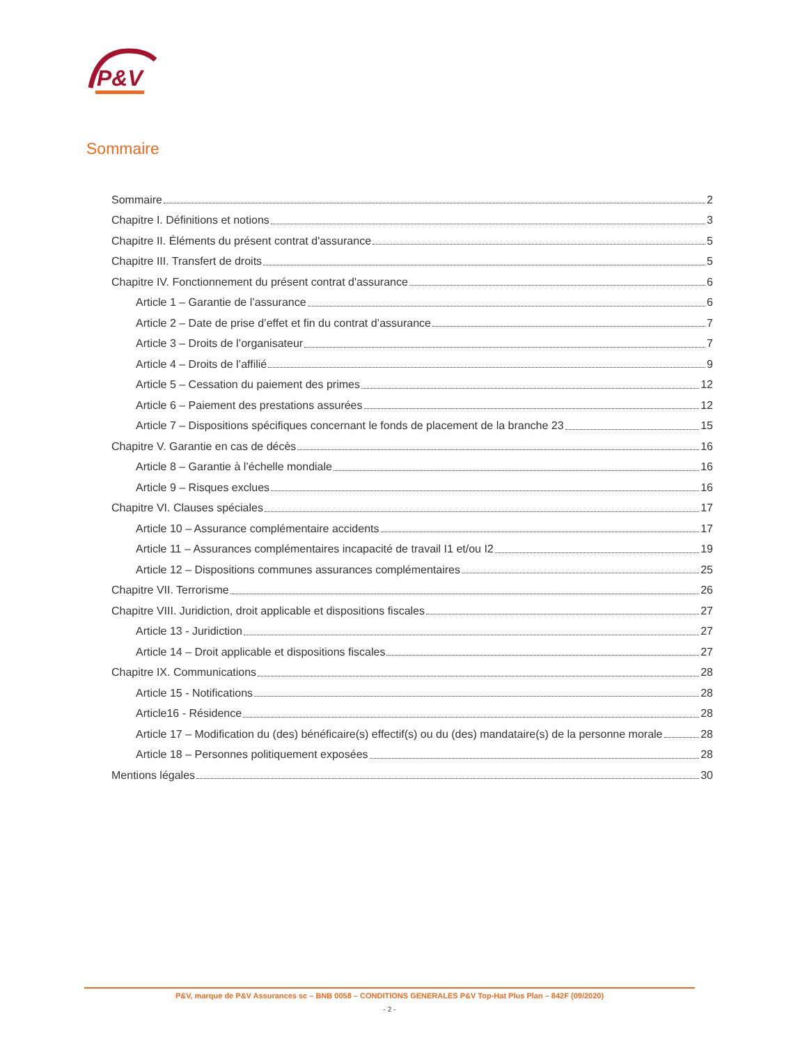P&V
Sommaire
Sommaire 2
Chapitre I. Définitions et notions 3
Chapitre II. Éléments du présent contrat d'assurance 5
Chapitre III. Transfert de droits 5
Chapitre IV. Fonctionnement du présent contrat d'assurance 6
Article 1 – Garantie de l’assurance 6
Article 2 – Date de prise d’effet et fin du contrat d’assurance 7
Article 3 – Droits de l’organisateur 7
Article 4 – Droits de l’affilié 9
Article 5 – Cessation du paiement des primes 12
Article 6 – Paiement des prestations assurées 12
Article 7 – Dispositions spécifiques concernant le fonds de placement de la branche 23 15
Chapitre V. Garantie en cas de décès 16
Article 8 – Garantie à l’échelle mondiale 16
Article 9 – Risques exclues 16
Chapitre VI. Clauses spéciales 17
Article 10 – Assurance complémentaire accidents 17
Article 11 – Assurances complémentaires incapacité de travail I1 et/ou I2 19
Article 12 – Dispositions communes assurances complémentaires 25
Chapitre VII. Terrorisme 26
Chapitre VIII. Juridiction, droit applicable et dispositions fiscales 27
Article 13 - Juridiction 27
Article 14 – Droit applicable et dispositions fiscales 27
Chapitre IX. Communications 28
Article 15 - Notifications 28
Article16 - Résidence 28
Article 17 – Modification du (des) bénéficaire(s) effectif(s) ou du (des) mandataire(s) de la personne morale 28
Article 18 – Personnes politiquement exposées 28
Mentions légales 30
P&V, marque de P&V Assurances sc – BNB 0058 – CONDITIONS GENERALES P&V Top-Hat Plus Plan – 842F (09/2020)
- 2 -